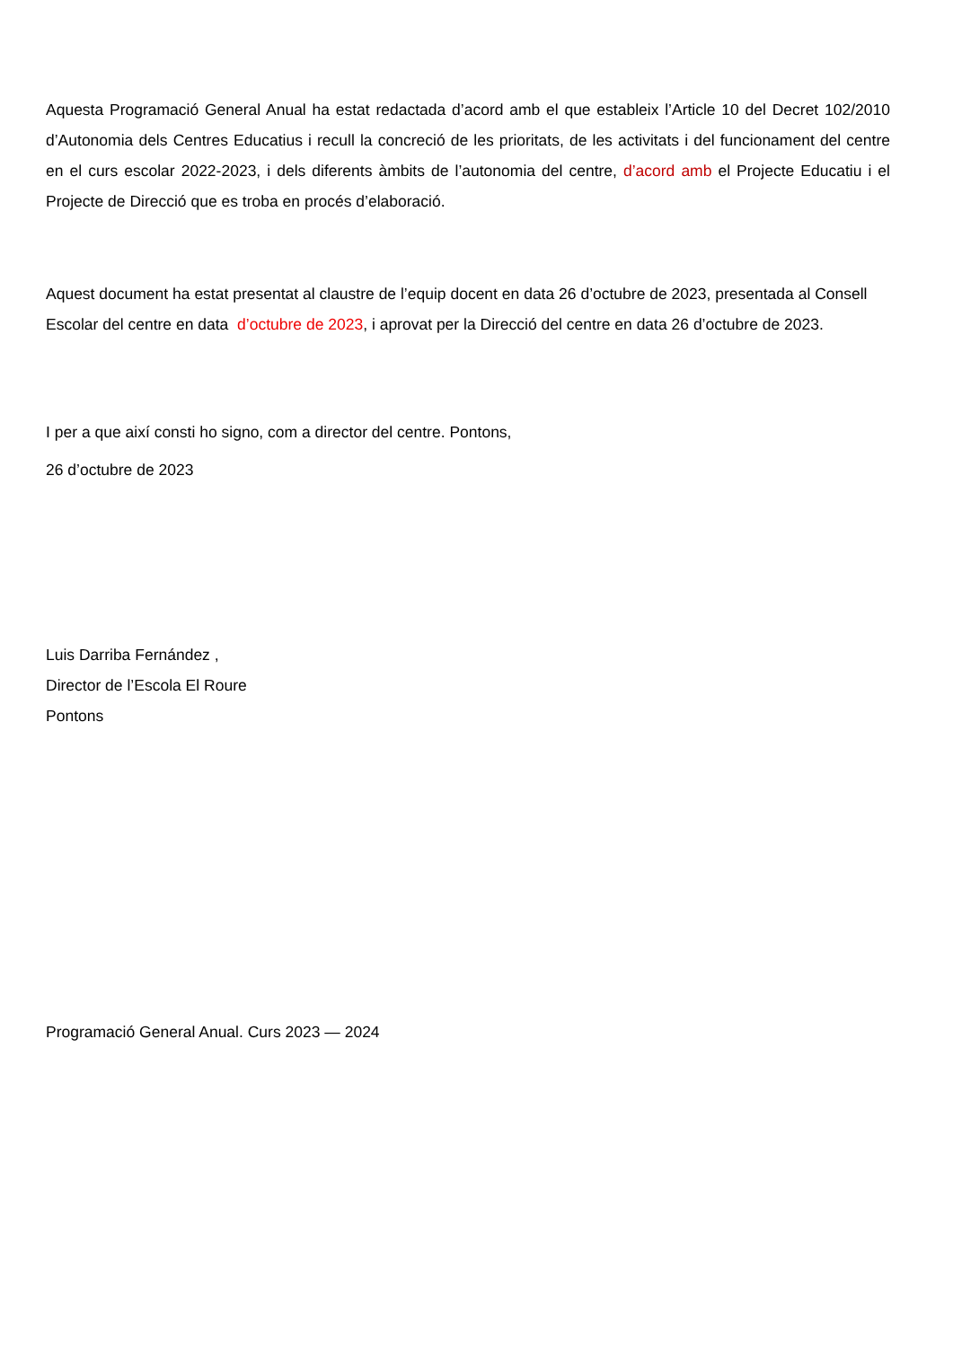Aquesta Programació General Anual ha estat redactada d’acord amb el que estableix l’Article 10 del Decret 102/2010 d’Autonomia dels Centres Educatius i recull la concreció de les prioritats, de les activitats i del funcionament del centre en el curs escolar 2022-2023, i dels diferents àmbits de l’autonomia del centre, d’acord amb el Projecte Educatiu i el Projecte de Direcció que es troba en procés d’elaboració.
Aquest document ha estat presentat al claustre de l’equip docent en data 26 d’octubre de 2023, presentada al Consell Escolar del centre en data d’octubre de 2023, i aprovat per la Direcció del centre en data 26 d’octubre de 2023.
I per a que així consti ho signo, com a director del centre. Pontons,
26 d’octubre de 2023
Luis Darriba Fernández ,
Director de l’Escola El Roure
Pontons
Programació General Anual. Curs 2023 — 2024